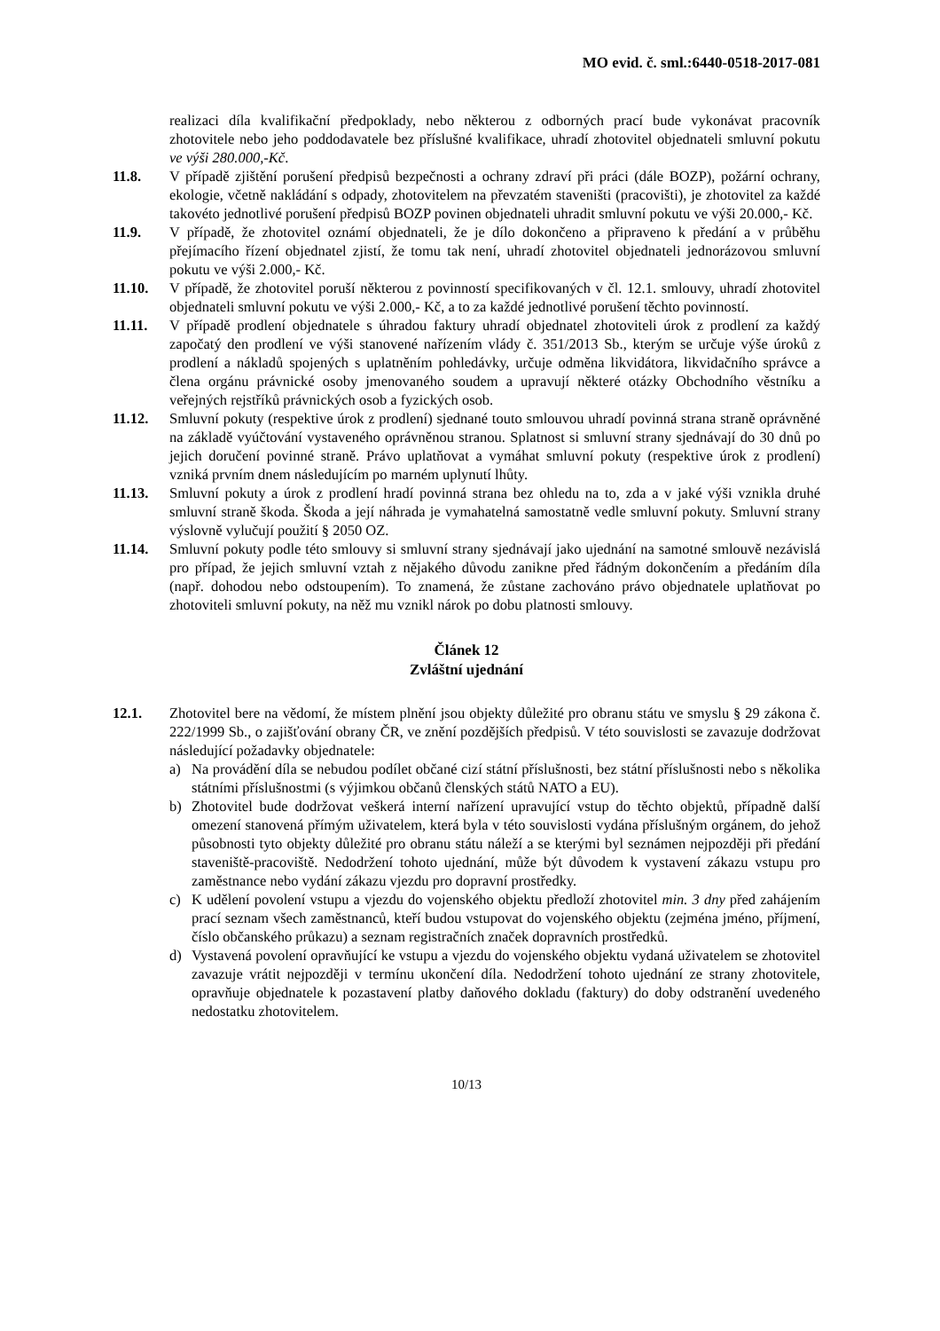MO evid. č. sml.:6440-0518-2017-081
realizaci díla kvalifikační předpoklady, nebo některou z odborných prací bude vykonávat pracovník zhotovitele nebo jeho poddodavatele bez příslušné kvalifikace, uhradí zhotovitel objednateli smluvní pokutu ve výši 280.000,-Kč.
11.8. V případě zjištění porušení předpisů bezpečnosti a ochrany zdraví při práci (dále BOZP), požární ochrany, ekologie, včetně nakládání s odpady, zhotovitelem na převzatém staveništi (pracovišti), je zhotovitel za každé takovéto jednotlivé porušení předpisů BOZP povinen objednateli uhradit smluvní pokutu ve výši 20.000,- Kč.
11.9. V případě, že zhotovitel oznámí objednateli, že je dílo dokončeno a připraveno k předání a v průběhu přejímacího řízení objednatel zjistí, že tomu tak není, uhradí zhotovitel objednateli jednorázovou smluvní pokutu ve výši 2.000,- Kč.
11.10. V případě, že zhotovitel poruší některou z povinností specifikovaných v čl. 12.1. smlouvy, uhradí zhotovitel objednateli smluvní pokutu ve výši 2.000,- Kč, a to za každé jednotlivé porušení těchto povinností.
11.11. V případě prodlení objednatele s úhradou faktury uhradí objednatel zhotoviteli úrok z prodlení za každý započatý den prodlení ve výši stanovené nařízením vlády č. 351/2013 Sb., kterým se určuje výše úroků z prodlení a nákladů spojených s uplatněním pohledávky, určuje odměna likvidátora, likvidačního správce a člena orgánu právnické osoby jmenovaného soudem a upravují některé otázky Obchodního věstníku a veřejných rejstříků právnických osob a fyzických osob.
11.12. Smluvní pokuty (respektive úrok z prodlení) sjednané touto smlouvou uhradí povinná strana straně oprávněné na základě vyúčtování vystaveného oprávněnou stranou. Splatnost si smluvní strany sjednávají do 30 dnů po jejich doručení povinné straně. Právo uplatňovat a vymáhat smluvní pokuty (respektive úrok z prodlení) vzniká prvním dnem následujícím po marném uplynutí lhůty.
11.13. Smluvní pokuty a úrok z prodlení hradí povinná strana bez ohledu na to, zda a v jaké výši vznikla druhé smluvní straně škoda. Škoda a její náhrada je vymahatelná samostatně vedle smluvní pokuty. Smluvní strany výslovně vylučují použití § 2050 OZ.
11.14. Smluvní pokuty podle této smlouvy si smluvní strany sjednávají jako ujednání na samotné smlouvě nezávislá pro případ, že jejich smluvní vztah z nějakého důvodu zanikne před řádným dokončením a předáním díla (např. dohodou nebo odstoupením). To znamená, že zůstane zachováno právo objednatele uplatňovat po zhotoviteli smluvní pokuty, na něž mu vznikl nárok po dobu platnosti smlouvy.
Článek 12
Zvláštní ujednání
12.1. Zhotovitel bere na vědomí, že místem plnění jsou objekty důležité pro obranu státu ve smyslu § 29 zákona č. 222/1999 Sb., o zajišťování obrany ČR, ve znění pozdějších předpisů. V této souvislosti se zavazuje dodržovat následující požadavky objednatele:
a) Na provádění díla se nebudou podílet občané cizí státní příslušnosti, bez státní příslušnosti nebo s několika státními příslušnostmi (s výjimkou občanů členských států NATO a EU).
b) Zhotovitel bude dodržovat veškerá interní nařízení upravující vstup do těchto objektů, případně další omezení stanovená přímým uživatelem, která byla v této souvislosti vydána příslušným orgánem, do jehož působnosti tyto objekty důležité pro obranu státu náleží a se kterými byl seznámen nejpozději při předání staveniště-pracoviště. Nedodržení tohoto ujednání, může být důvodem k vystavení zákazu vstupu pro zaměstnance nebo vydání zákazu vjezdu pro dopravní prostředky.
c) K udělení povolení vstupu a vjezdu do vojenského objektu předloží zhotovitel min. 3 dny před zahájením prací seznam všech zaměstnanců, kteří budou vstupovat do vojenského objektu (zejména jméno, příjmení, číslo občanského průkazu) a seznam registračních značek dopravních prostředků.
d) Vystavená povolení opravňující ke vstupu a vjezdu do vojenského objektu vydaná uživatelem se zhotovitel zavazuje vrátit nejpozději v termínu ukončení díla. Nedodržení tohoto ujednání ze strany zhotovitele, opravňuje objednatele k pozastavení platby daňového dokladu (faktury) do doby odstranění uvedeného nedostatku zhotovitelem.
10/13